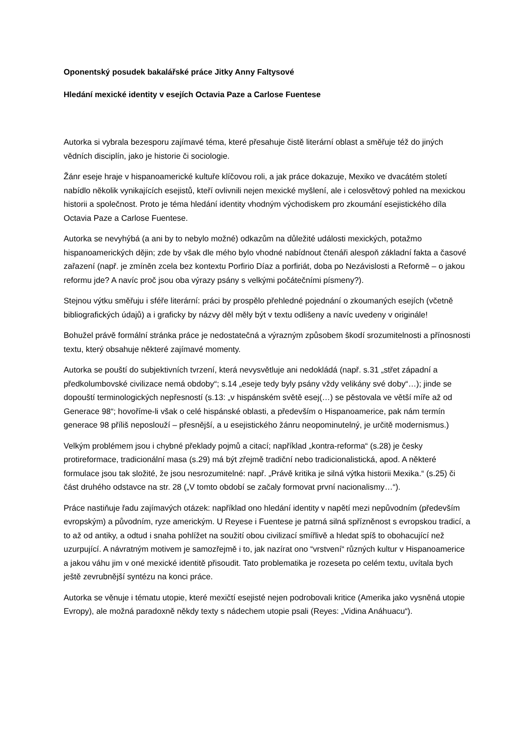Oponentský posudek bakalářské práce Jitky Anny Faltysové
Hledání mexické identity v esejích Octavia Paze a Carlose Fuentese
Autorka si vybrala bezesporu zajímavé téma, které přesahuje čistě literární oblast a směřuje též do jiných vědních disciplín, jako je historie či sociologie.
Žánr eseje hraje v hispanoamerické kultuře klíčovou roli, a jak práce dokazuje, Mexiko ve dvacátém století nabídlo několik vynikajících esejistů, kteří ovlivnili nejen mexické myšlení, ale i celosvětový pohled na mexickou historii a společnost. Proto je téma hledání identity vhodným východiskem pro zkoumání esejistického díla Octavia Paze a Carlose Fuentese.
Autorka se nevyhýbá (a ani by to nebylo možné) odkazům na důležité události mexických, potažmo hispanoamerických dějin; zde by však dle mého bylo vhodné nabídnout čtenáři alespoň základní fakta a časové zařazení (např. je zmíněn zcela bez kontextu Porfirio Díaz a porfiriát, doba po Nezávislosti a Reformě – o jakou reformu jde? A navíc proč jsou oba výrazy psány s velkými počátečními písmeny?).
Stejnou výtku směřuju i sféře literární: práci by prospělo přehledné pojednání o zkoumaných esejích (včetně bibliografických údajů) a i graficky by názvy děl měly být v textu odlišeny a navíc uvedeny v originále!
Bohužel právě formální stránka práce je nedostatečná a výrazným způsobem škodí srozumitelnosti a přínosnosti textu, který obsahuje některé zajímavé momenty.
Autorka se pouští do subjektivních tvrzení, která nevysvětluje ani nedokládá (např. s.31 „střet západní a předkolumbovské civilizace nemá obdoby“; s.14 „eseje tedy byly psány vždy velikány své doby“…); jinde se dopouští terminologických nepřesností (s.13: „v hispánském světě esej(…) se pěstovala ve větší míře až od Generace 98“; hovoříme-li však o celé hispánské oblasti, a především o Hispanoamerice, pak nám termín generace 98 příliš neposlouží – přesnější, a u esejistického žánru neopominutelný, je určitě modernismus.)
Velkým problémem jsou i chybné překlady pojmů a citací; například „kontra-reforma“ (s.28) je česky protireformace, tradicionální masa (s.29) má být zřejmě tradiční nebo tradicionalistická, apod. A některé formulace jsou tak složité, že jsou nesrozumitelné: např. „Právě kritika je silná výtka historii Mexika.“ (s.25) či část druhého odstavce na str. 28 („V tomto období se začaly formovat první nacionalismy…“).
Práce nastiňuje řadu zajímavých otázek: například ono hledání identity v napětí mezi nepůvodním (především evropským) a původním, ryze americkým. U Reyese i Fuentese je patrná silná spřízněnost s evropskou tradicí, a to až od antiky, a odtud i snaha pohlížet na soužití obou civilizací smířlivě a hledat spíš to obohacující než uzurpující. A návratným motivem je samozřejmě i to, jak nazírat ono “vrstvení“ různých kultur v Hispanoamerice a jakou váhu jim v oné mexické identitě přisoudit. Tato problematika je rozeseta po celém textu, uvítala bych ještě zevrubnější syntézu na konci práce.
Autorka se věnuje i tématu utopie, které mexičtí esejisté nejen podrobovali kritice (Amerika jako vysněná utopie Evropy), ale možná paradoxně někdy texty s nádechem utopie psali (Reyes: „Vidina Anáhuacu“).